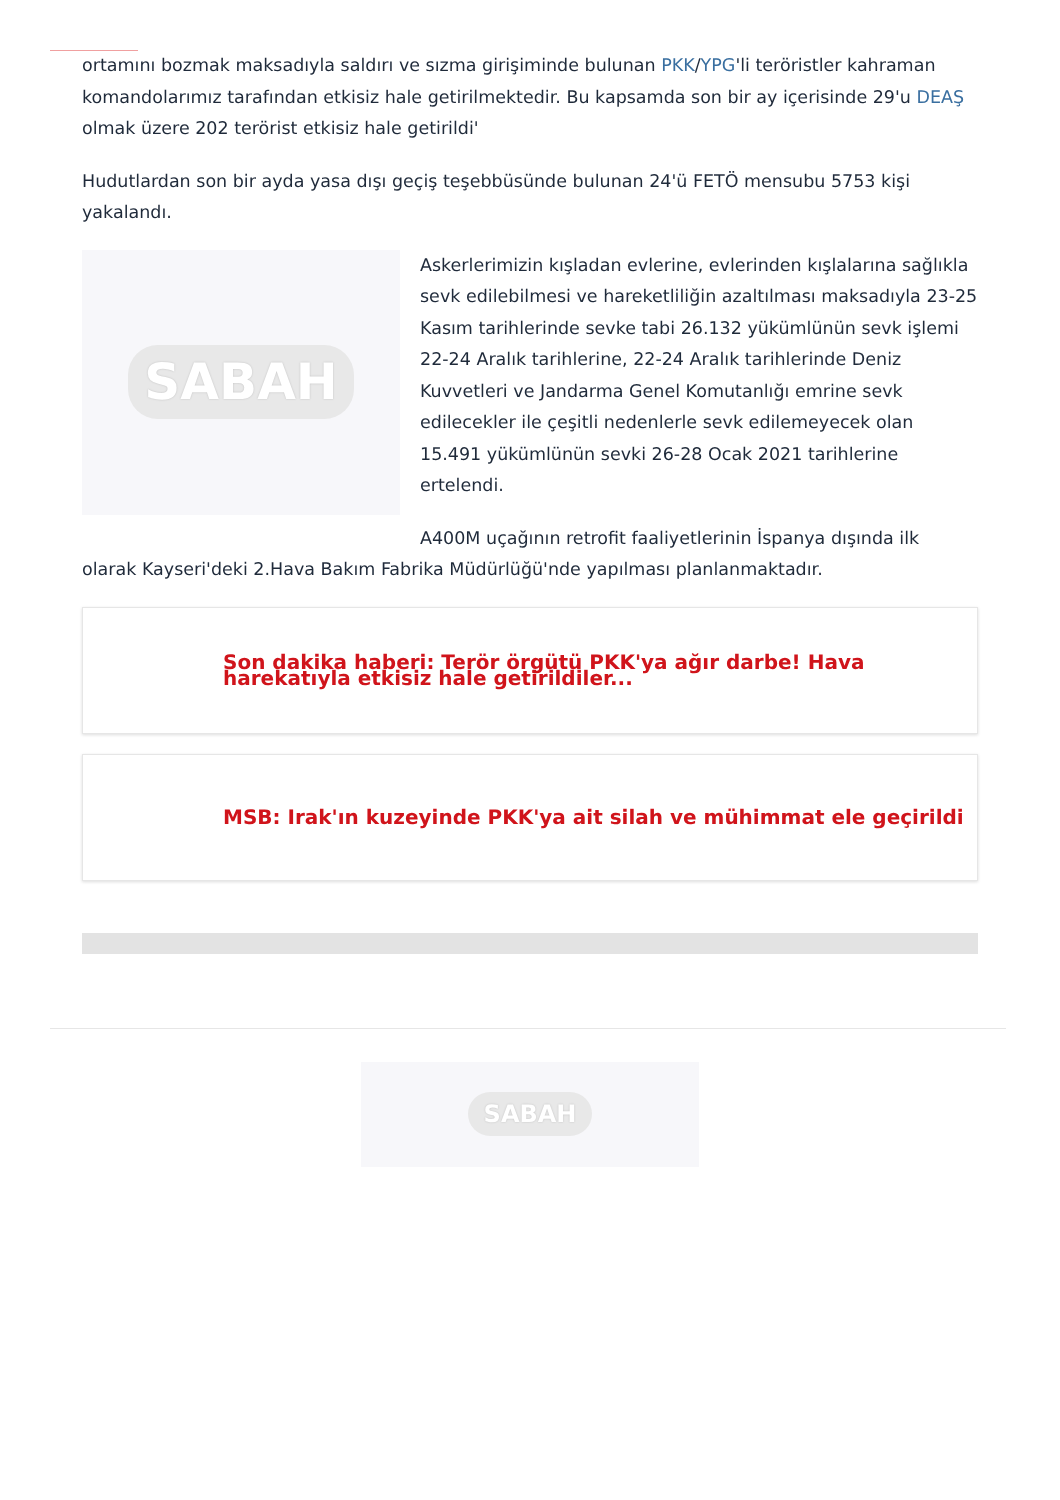ortamını bozmak maksadıyla saldırı ve sızma girişiminde bulunan PKK/YPG'li teröristler kahraman komandolarımız tarafından etkisiz hale getirilmektedir. Bu kapsamda son bir ay içerisinde 29'u DEAŞ olmak üzere 202 terörist etkisiz hale getirildi'
Hudutlardan son bir ayda yasa dışı geçiş teşebbüsünde bulunan 24'ü FETÖ mensubu 5753 kişi yakalandı.
SABAH
Askerlerimizin kışladan evlerine, evlerinden kışlalarına sağlıkla sevk edilebilmesi ve hareketliliğin azaltılması maksadıyla 23-25 Kasım tarihlerinde sevke tabi 26.132 yükümlünün sevk işlemi 22-24 Aralık tarihlerine, 22-24 Aralık tarihlerinde Deniz Kuvvetleri ve Jandarma Genel Komutanlığı emrine sevk edilecekler ile çeşitli nedenlerle sevk edilemeyecek olan 15.491 yükümlünün sevki 26-28 Ocak 2021 tarihlerine ertelendi.
A400M uçağının retrofit faaliyetlerinin İspanya dışında ilk olarak Kayseri'deki 2.Hava Bakım Fabrika Müdürlüğü'nde yapılması planlanmaktadır.
Son dakika haberi: Terör örgütü PKK'ya ağır darbe! Hava harekatıyla etkisiz hale getirildiler...
MSB: Irak'ın kuzeyinde PKK'ya ait silah ve mühimmat ele geçirildi
SABAH